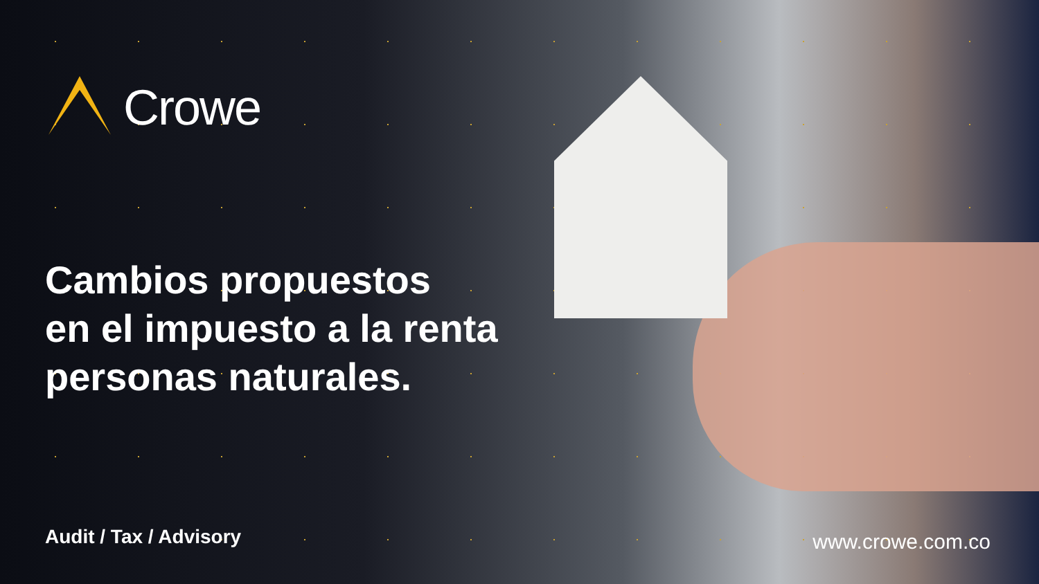Crowe
Cambios propuestos
en el impuesto a la renta
personas naturales.
Audit / Tax / Advisory www.crowe.com.co